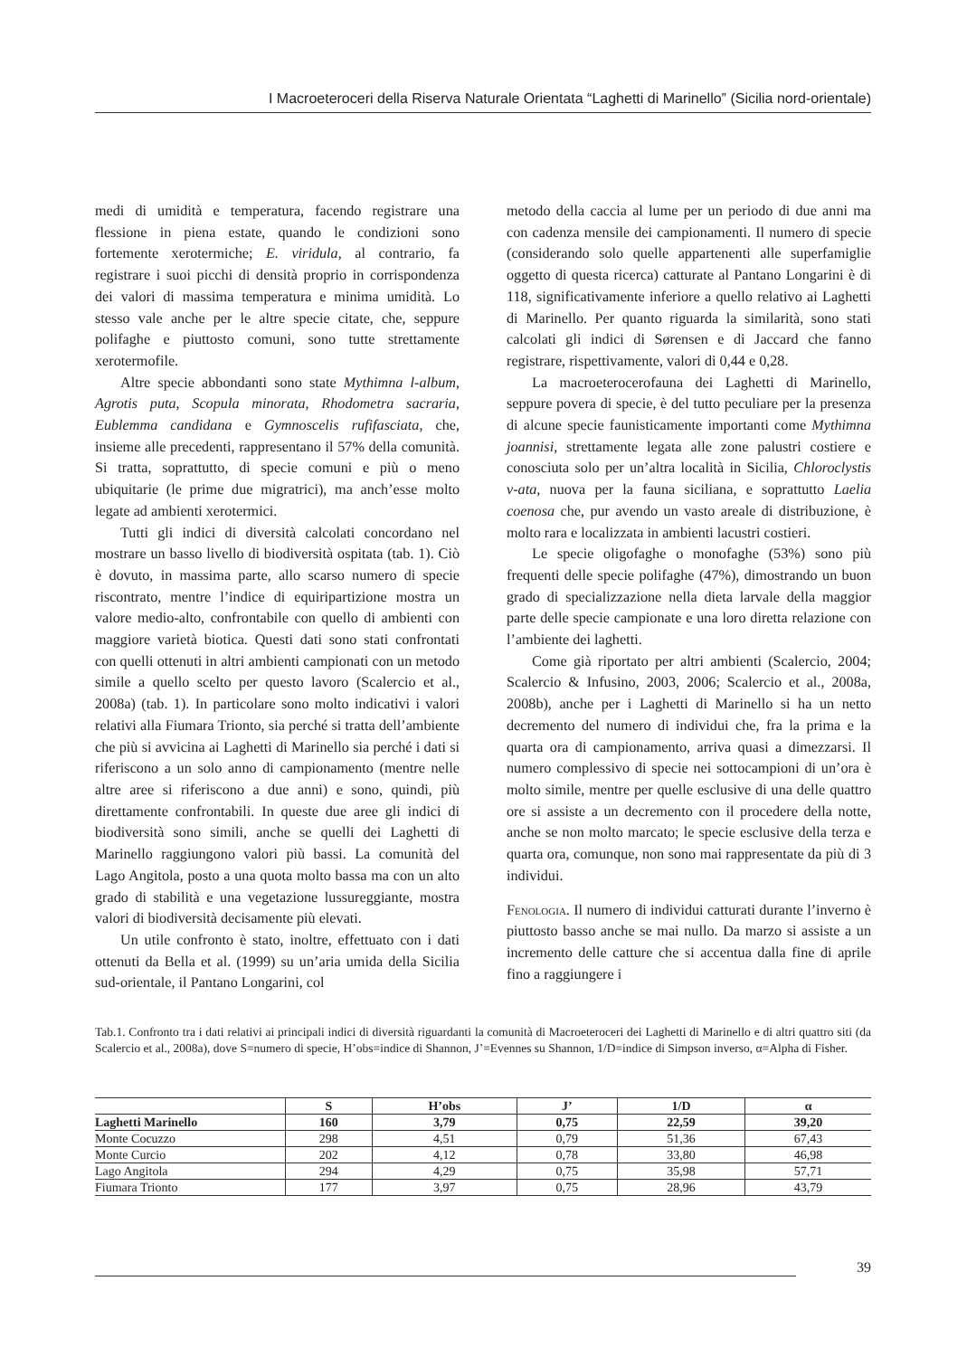I Macroeteroceri della Riserva Naturale Orientata “Laghetti di Marinello” (Sicilia nord-orientale)
medi di umidità e temperatura, facendo registrare una flessione in piena estate, quando le condizioni sono fortemente xerotermiche; E. viridula, al contrario, fa registrare i suoi picchi di densità proprio in corrispondenza dei valori di massima temperatura e minima umidità. Lo stesso vale anche per le altre specie citate, che, seppure polifaghe e piuttosto comuni, sono tutte strettamente xerotermofile.
Altre specie abbondanti sono state Mythimna l-album, Agrotis puta, Scopula minorata, Rhodometra sacraria, Eublemma candidana e Gymnoscelis rufifasciata, che, insieme alle precedenti, rappresentano il 57% della comunità. Si tratta, soprattutto, di specie comuni e più o meno ubiquitarie (le prime due migratrici), ma anch’esse molto legate ad ambienti xerotermici.
Tutti gli indici di diversità calcolati concordano nel mostrare un basso livello di biodiversità ospitata (tab. 1). Ciò è dovuto, in massima parte, allo scarso numero di specie riscontrato, mentre l’indice di equiripartizione mostra un valore medio-alto, confrontabile con quello di ambienti con maggiore varietà biotica. Questi dati sono stati confrontati con quelli ottenuti in altri ambienti campionati con un metodo simile a quello scelto per questo lavoro (Scalercio et al., 2008a) (tab. 1). In particolare sono molto indicativi i valori relativi alla Fiumara Trionto, sia perché si tratta dell’ambiente che più si avvicina ai Laghetti di Marinello sia perché i dati si riferiscono a un solo anno di campionamento (mentre nelle altre aree si riferiscono a due anni) e sono, quindi, più direttamente confrontabili. In queste due aree gli indici di biodiversità sono simili, anche se quelli dei Laghetti di Marinello raggiungono valori più bassi. La comunità del Lago Angitola, posto a una quota molto bassa ma con un alto grado di stabilità e una vegetazione lussureggiante, mostra valori di biodiversità decisamente più elevati.
Un utile confronto è stato, inoltre, effettuato con i dati ottenuti da Bella et al. (1999) su un’aria umida della Sicilia sud-orientale, il Pantano Longarini, col
metodo della caccia al lume per un periodo di due anni ma con cadenza mensile dei campionamenti. Il numero di specie (considerando solo quelle appartenenti alle superfamiglie oggetto di questa ricerca) catturate al Pantano Longarini è di 118, significativamente inferiore a quello relativo ai Laghetti di Marinello. Per quanto riguarda la similarità, sono stati calcolati gli indici di Sørensen e di Jaccard che fanno registrare, rispettivamente, valori di 0,44 e 0,28.
La macroeterocerofauna dei Laghetti di Marinello, seppure povera di specie, è del tutto peculiare per la presenza di alcune specie faunisticamente importanti come Mythimna joannisi, strettamente legata alle zone palustri costiere e conosciuta solo per un’altra località in Sicilia, Chloroclystis v-ata, nuova per la fauna siciliana, e soprattutto Laelia coenosa che, pur avendo un vasto areale di distribuzione, è molto rara e localizzata in ambienti lacustri costieri.
Le specie oligofaghe o monofaghe (53%) sono più frequenti delle specie polifaghe (47%), dimostrando un buon grado di specializzazione nella dieta larvale della maggior parte delle specie campionate e una loro diretta relazione con l’ambiente dei laghetti.
Come già riportato per altri ambienti (Scalercio, 2004; Scalercio & Infusino, 2003, 2006; Scalercio et al., 2008a, 2008b), anche per i Laghetti di Marinello si ha un netto decremento del numero di individui che, fra la prima e la quarta ora di campionamento, arriva quasi a dimezzarsi. Il numero complessivo di specie nei sottocampioni di un’ora è molto simile, mentre per quelle esclusive di una delle quattro ore si assiste a un decremento con il procedere della notte, anche se non molto marcato; le specie esclusive della terza e quarta ora, comunque, non sono mai rappresentate da più di 3 individui.
Fenologia. Il numero di individui catturati durante l’inverno è piuttosto basso anche se mai nullo. Da marzo si assiste a un incremento delle catture che si accentua dalla fine di aprile fino a raggiungere i
Tab.1. Confronto tra i dati relativi ai principali indici di diversità riguardanti la comunità di Macroeteroceri dei Laghetti di Marinello e di altri quattro siti (da Scalercio et al., 2008a), dove S=numero di specie, H’obs=indice di Shannon, J’=Evennes su Shannon, 1/D=indice di Simpson inverso, α=Alpha di Fisher.
| | S | H’obs | J’ | 1/D | α |
| --- | --- | --- | --- | --- | --- |
| Laghetti Marinello | 160 | 3,79 | 0,75 | 22,59 | 39,20 |
| Monte Cocuzzo | 298 | 4,51 | 0,79 | 51,36 | 67,43 |
| Monte Curcio | 202 | 4,12 | 0,78 | 33,80 | 46,98 |
| Lago Angitola | 294 | 4,29 | 0,75 | 35,98 | 57,71 |
| Fiumara Trionto | 177 | 3,97 | 0,75 | 28,96 | 43,79 |
39